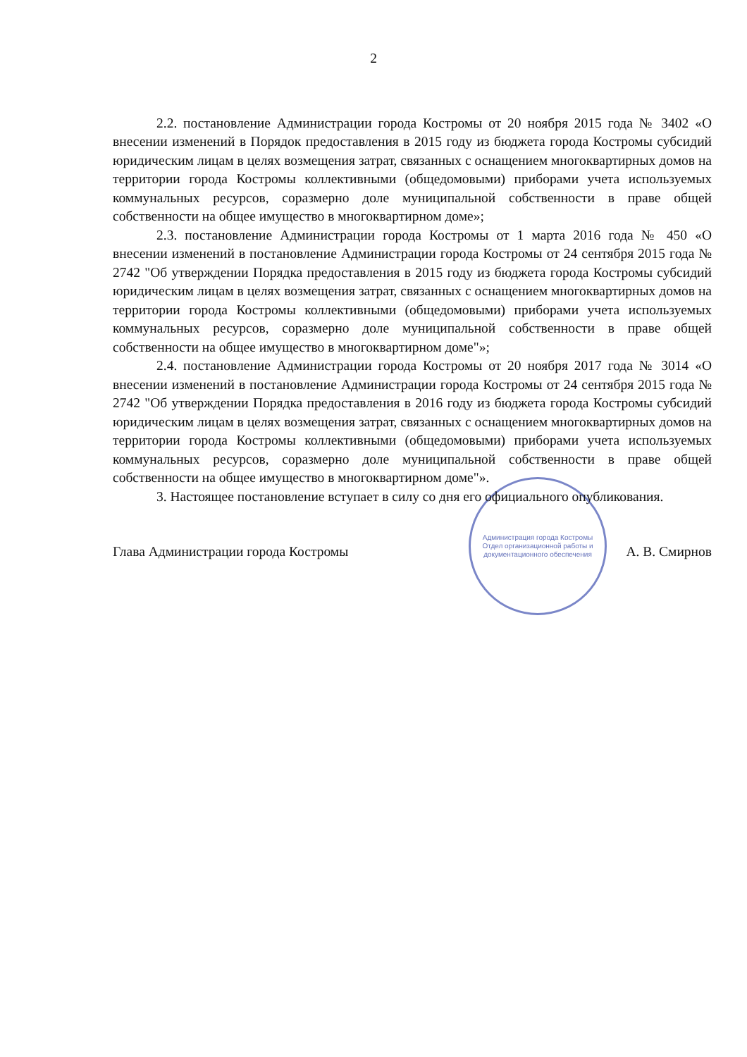2
2.2. постановление Администрации города Костромы от 20 ноября 2015 года № 3402 «О внесении изменений в Порядок предоставления в 2015 году из бюджета города Костромы субсидий юридическим лицам в целях возмещения затрат, связанных с оснащением многоквартирных домов на территории города Костромы коллективными (общедомовыми) приборами учета используемых коммунальных ресурсов, соразмерно доле муниципальной собственности в праве общей собственности на общее имущество в многоквартирном доме»;
2.3. постановление Администрации города Костромы от 1 марта 2016 года № 450 «О внесении изменений в постановление Администрации города Костромы от 24 сентября 2015 года № 2742 "Об утверждении Порядка предоставления в 2015 году из бюджета города Костромы субсидий юридическим лицам в целях возмещения затрат, связанных с оснащением многоквартирных домов на территории города Костромы коллективными (общедомовыми) приборами учета используемых коммунальных ресурсов, соразмерно доле муниципальной собственности в праве общей собственности на общее имущество в многоквартирном доме"»;
2.4. постановление Администрации города Костромы от 20 ноября 2017 года № 3014 «О внесении изменений в постановление Администрации города Костромы от 24 сентября 2015 года № 2742 "Об утверждении Порядка предоставления в 2016 году из бюджета города Костромы субсидий юридическим лицам в целях возмещения затрат, связанных с оснащением многоквартирных домов на территории города Костромы коллективными (общедомовыми) приборами учета используемых коммунальных ресурсов, соразмерно доле муниципальной собственности в праве общей собственности на общее имущество в многоквартирном доме"».
3. Настоящее постановление вступает в силу со дня его официального опубликования.
Глава Администрации города Костромы А. В. Смирнов
Администрация города Костромы
Отдел организационной работы и документационного обеспечения